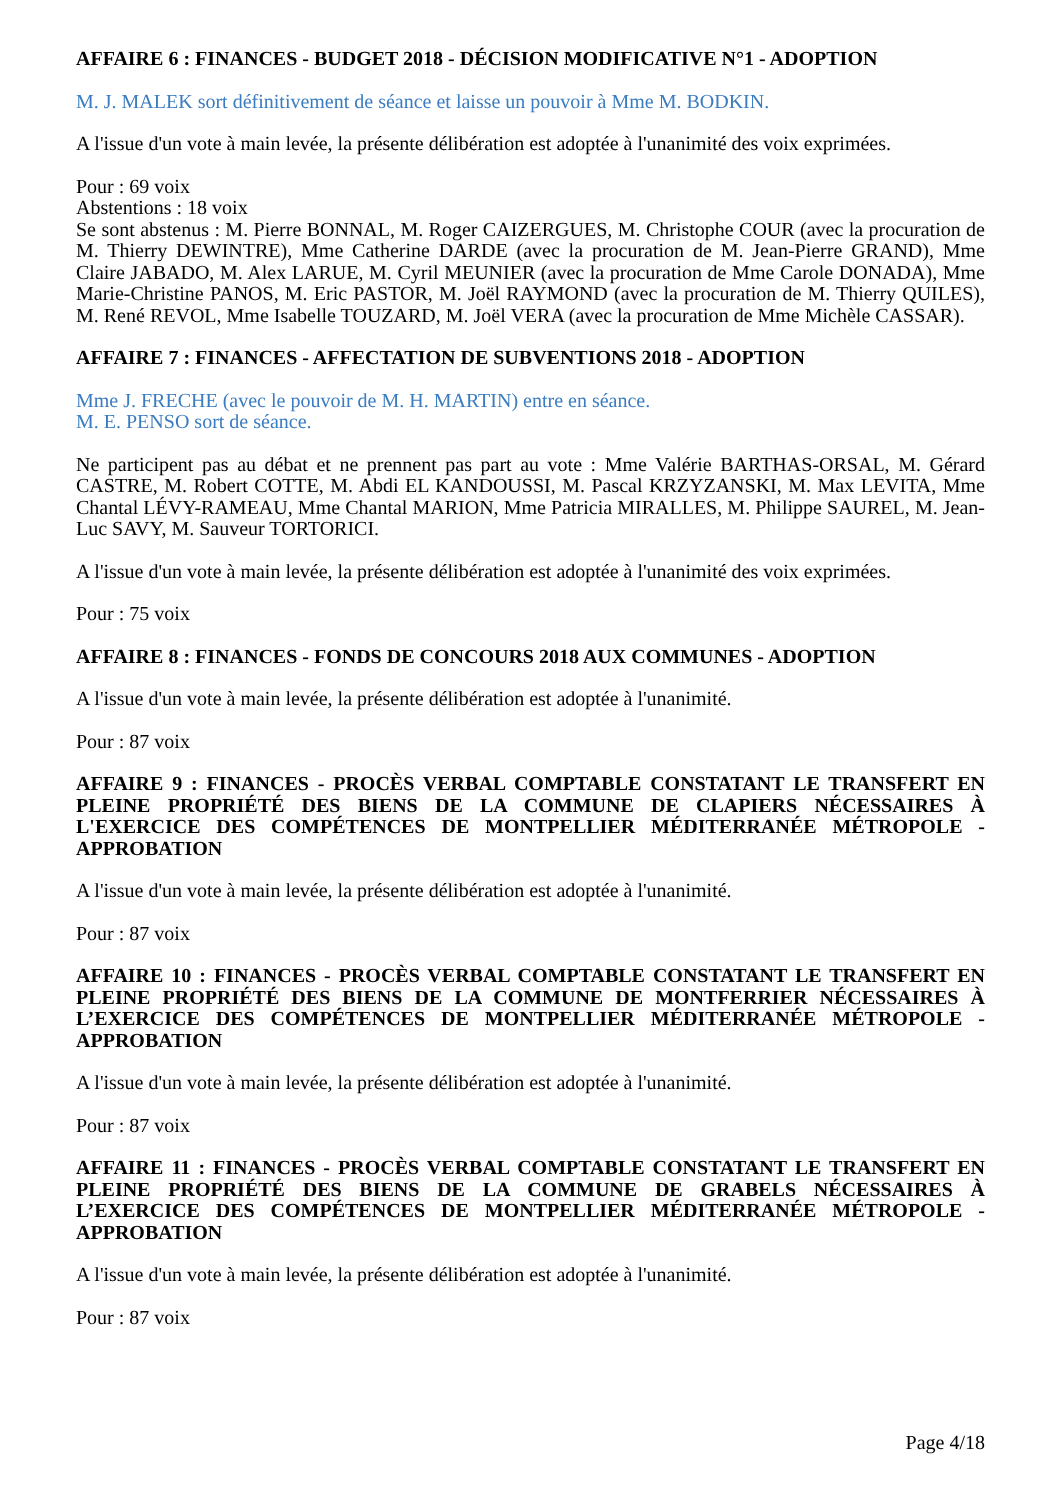AFFAIRE 6 : FINANCES - BUDGET 2018 - DÉCISION MODIFICATIVE N°1 - ADOPTION
M. J. MALEK sort définitivement de séance et laisse un pouvoir à Mme M. BODKIN.
A l'issue d'un vote à main levée, la présente délibération est adoptée à l'unanimité des voix exprimées.
Pour : 69 voix
Abstentions : 18 voix
Se sont abstenus : M. Pierre BONNAL, M. Roger CAIZERGUES, M. Christophe COUR (avec la procuration de M. Thierry DEWINTRE), Mme Catherine DARDE (avec la procuration de M. Jean-Pierre GRAND), Mme Claire JABADO, M. Alex LARUE, M. Cyril MEUNIER (avec la procuration de Mme Carole DONADA), Mme Marie-Christine PANOS, M. Eric PASTOR, M. Joël RAYMOND (avec la procuration de M. Thierry QUILES), M. René REVOL, Mme Isabelle TOUZARD, M. Joël VERA (avec la procuration de Mme Michèle CASSAR).
AFFAIRE 7 : FINANCES - AFFECTATION DE SUBVENTIONS 2018 - ADOPTION
Mme J. FRECHE (avec le pouvoir de M. H. MARTIN) entre en séance.
M. E. PENSO sort de séance.
Ne participent pas au débat et ne prennent pas part au vote : Mme Valérie BARTHAS-ORSAL, M. Gérard CASTRE, M. Robert COTTE, M. Abdi EL KANDOUSSI, M. Pascal KRZYZANSKI, M. Max LEVITA, Mme Chantal LÉVY-RAMEAU, Mme Chantal MARION, Mme Patricia MIRALLES, M. Philippe SAUREL, M. Jean-Luc SAVY, M. Sauveur TORTORICI.
A l'issue d'un vote à main levée, la présente délibération est adoptée à l'unanimité des voix exprimées.
Pour : 75 voix
AFFAIRE 8 : FINANCES - FONDS DE CONCOURS 2018 AUX COMMUNES - ADOPTION
A l'issue d'un vote à main levée, la présente délibération est adoptée à l'unanimité.
Pour : 87 voix
AFFAIRE 9 : FINANCES - PROCÈS VERBAL COMPTABLE CONSTATANT LE TRANSFERT EN PLEINE PROPRIÉTÉ DES BIENS DE LA COMMUNE DE CLAPIERS NÉCESSAIRES À L'EXERCICE DES COMPÉTENCES DE MONTPELLIER MÉDITERRANÉE MÉTROPOLE - APPROBATION
A l'issue d'un vote à main levée, la présente délibération est adoptée à l'unanimité.
Pour : 87 voix
AFFAIRE 10 : FINANCES - PROCÈS VERBAL COMPTABLE CONSTATANT LE TRANSFERT EN PLEINE PROPRIÉTÉ DES BIENS DE LA COMMUNE DE MONTFERRIER NÉCESSAIRES À L’EXERCICE DES COMPÉTENCES DE MONTPELLIER MÉDITERRANÉE MÉTROPOLE - APPROBATION
A l'issue d'un vote à main levée, la présente délibération est adoptée à l'unanimité.
Pour : 87 voix
AFFAIRE 11 : FINANCES - PROCÈS VERBAL COMPTABLE CONSTATANT LE TRANSFERT EN PLEINE PROPRIÉTÉ DES BIENS DE LA COMMUNE DE GRABELS NÉCESSAIRES À L’EXERCICE DES COMPÉTENCES DE MONTPELLIER MÉDITERRANÉE MÉTROPOLE - APPROBATION
A l'issue d'un vote à main levée, la présente délibération est adoptée à l'unanimité.
Pour : 87 voix
Page 4/18